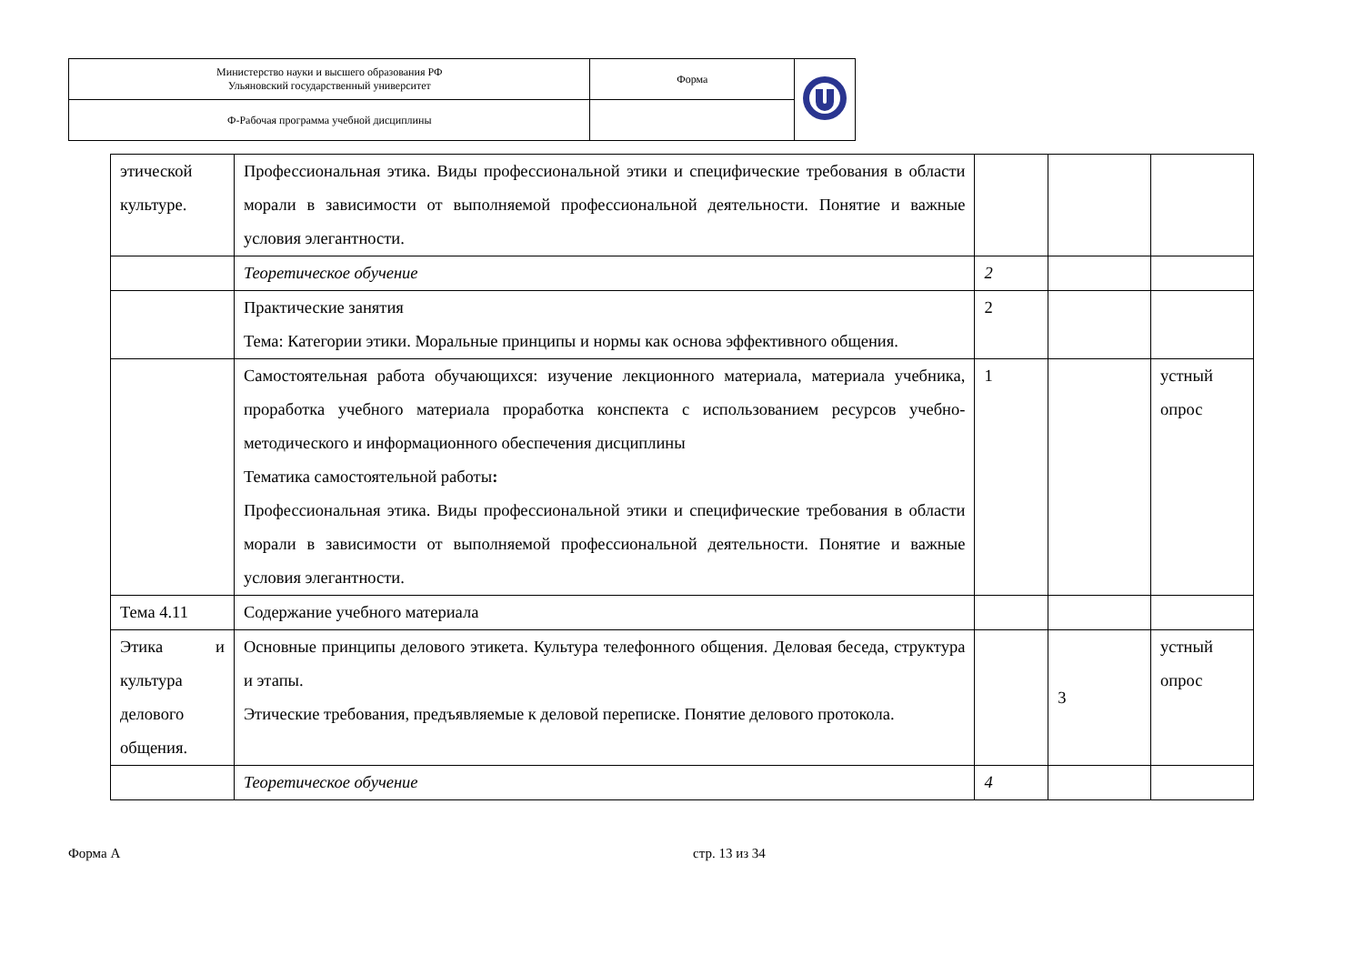| Министерство науки и высшего образования РФ Ульяновский государственный университет | Форма | |
| Ф-Рабочая программа учебной дисциплины | | |
| этической культуре. | Профессиональная этика. Виды профессиональной этики и специфические требования в области морали в зависимости от выполняемой профессиональной деятельности. Понятие и важные условия элегантности. | | | |
| | Теоретическое обучение | 2 | | |
| | Практические занятия Тема: Категории этики. Моральные принципы и нормы как основа эффективного общения. | 2 | | |
| | Самостоятельная работа обучающихся: изучение лекционного материала, материала учебника, проработка учебного материала проработка конспекта с использованием ресурсов учебно-методического и информационного обеспечения дисциплины Тематика самостоятельной работы : Профессиональная этика. Виды профессиональной этики и специфические требования в области морали в зависимости от выполняемой профессиональной деятельности. Понятие и важные условия элегантности. | 1 | | устный опрос |
| Тема 4.11 | Содержание учебного материала | | | |
| Этика и культура делового общения. | Основные принципы делового этикета. Культура телефонного общения. Деловая беседа, структура и этапы. Этические требования, предъявляемые к деловой переписке. Понятие делового протокола. | | 3 | устный опрос |
| | Теоретическое обучение | 4 | | |
Форма А стр. 13 из 34